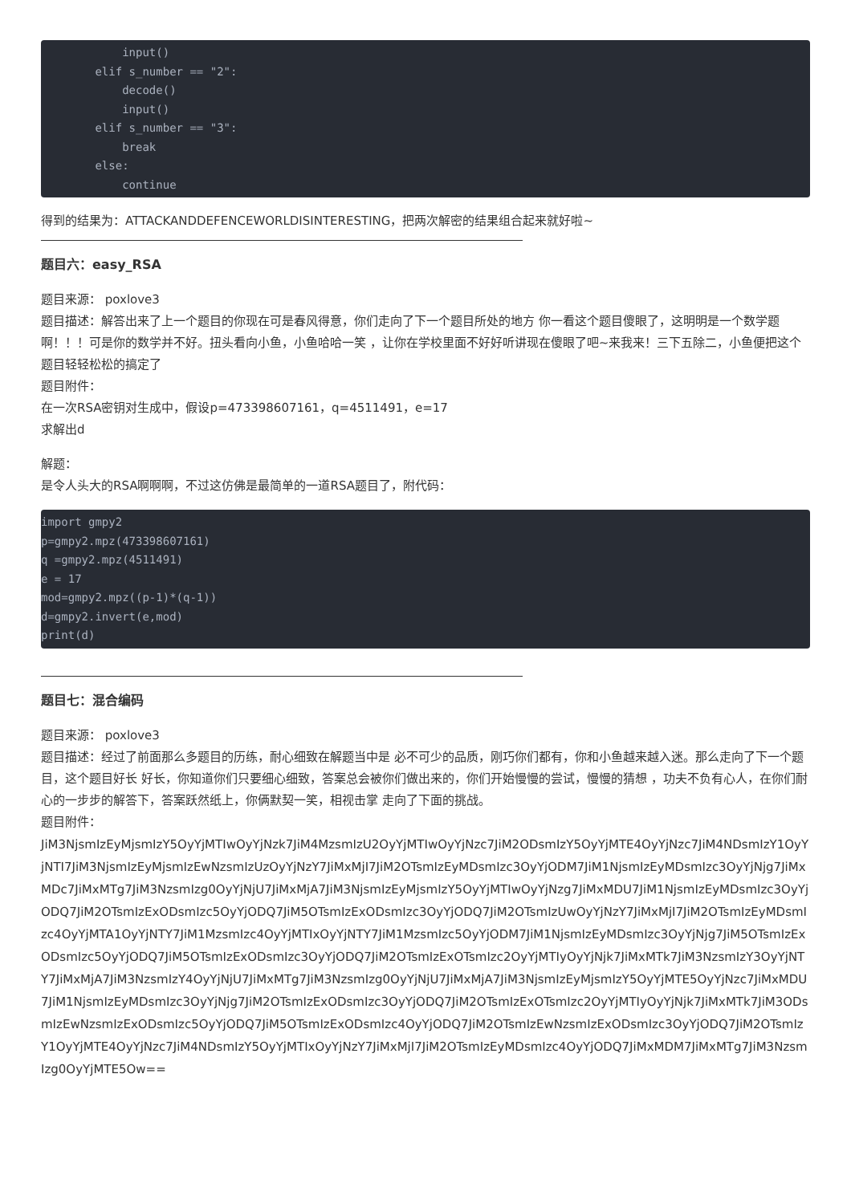input()
        elif s_number == "2":
            decode()
            input()
        elif s_number == "3":
            break
        else:
            continue
得到的结果为：ATTACKANDDEFENCEWORLDISINTERESTING，把两次解密的结果组合起来就好啦~
题目六：easy_RSA
题目来源： poxlove3
题目描述：解答出来了上一个题目的你现在可是春风得意，你们走向了下一个题目所处的地方 你一看这个题目傻眼了，这明明是一个数学题啊！！！可是你的数学并不好。扭头看向小鱼，小鱼哈哈一笑 ，让你在学校里面不好好听讲现在傻眼了吧~来我来！三下五除二，小鱼便把这个题目轻轻松松的搞定了
题目附件：
在一次RSA密钥对生成中，假设p=473398607161，q=4511491，e=17
求解出d
解题：
是令人头大的RSA啊啊啊，不过这仿佛是最简单的一道RSA题目了，附代码：
import gmpy2
p=gmpy2.mpz(473398607161)
q =gmpy2.mpz(4511491)
e = 17
mod=gmpy2.mpz((p-1)*(q-1))
d=gmpy2.invert(e,mod)
print(d)
题目七：混合编码
题目来源： poxlove3
题目描述：经过了前面那么多题目的历练，耐心细致在解题当中是 必不可少的品质，刚巧你们都有，你和小鱼越来越入迷。那么走向了下一个题目，这个题目好长 好长，你知道你们只要细心细致，答案总会被你们做出来的，你们开始慢慢的尝试，慢慢的猜想 ，功夫不负有心人，在你们耐心的一步步的解答下，答案跃然纸上，你俩默契一笑，相视击掌 走向了下面的挑战。
题目附件：
JiM3NjsmIzEyMjsmIzY5OyYjMTIwOyYjNzk7JiM4MzsmIzU2OyYjMTIwOyYjNzc7JiM2ODsmIzY5OyYjMTE4OyYjNzc7JiM4NDsmIzY1OyYjNTI7JiM3NjsmIzEyMjsmIzEwNzsmIzUzOyYjNzY7JiMxMjI7JiM2OTsmIzEyMDsmIzc3OyYjODM7JiM1NjsmIzEyMDsmIzc3OyYjNjg7JiMxMDc7JiMxMTg7JiM3NzsmIzg0OyYjNjU7JiMxMjA7JiM3NjsmIzEyMjsmIzY5OyYjMTIwOyYjNzg7JiMxMDU7JiM1NjsmIzEyMDsmIzc3OyYjODQ7JiM2OTsmIzExODsmIzc5OyYjODQ7JiM5OTsmIzExODsmIzc3OyYjODQ7JiM2OTsmIzUwOyYjNzY7JiMxMjI7JiM2OTsmIzEyMDsmIzc4OyYjMTA1OyYjNTY7JiM1MzsmIzc4OyYjMTIxOyYjNTY7JiM1MzsmIzc5OyYjODM7JiM1NjsmIzEyMDsmIzc3OyYjNjg7JiM5OTsmIzExODsmIzc5OyYjODQ7JiM5OTsmIzExODsmIzc3OyYjODQ7JiM2OTsmIzExOTsmIzc2OyYjMTIyOyYjNjk7JiMxMTk7JiM3NzsmIzY3OyYjNTY7JiMxMjA7JiM3NzsmIzY4OyYjNjU7JiMxMTg7JiM3NzsmIzg0OyYjNjU7JiMxMjA7JiM3NjsmIzEyMjsmIzY5OyYjMTE5OyYjNzc7JiMxMDU7JiM1NjsmIzEyMDsmIzc3OyYjNjg7JiM2OTsmIzExODsmIzc3OyYjODQ7JiM2OTsmIzExOTsmIzc2OyYjMTIyOyYjNjk7JiMxMTk7JiM3ODsmIzEwNzsmIzExODsmIzc5OyYjODQ7JiM5OTsmIzExODsmIzc4OyYjODQ7JiM2OTsmIzEwNzsmIzExODsmIzc3OyYjODQ7JiM2OTsmIzY1OyYjMTE4OyYjNzc7JiM4NDsmIzY5OyYjMTIxOyYjNzY7JiMxMjI7JiM2OTsmIzEyMDsmIzc4OyYjODQ7JiMxMDM7JiMxMTg7JiM3NzsmIzg0OyYjMTE5Ow==